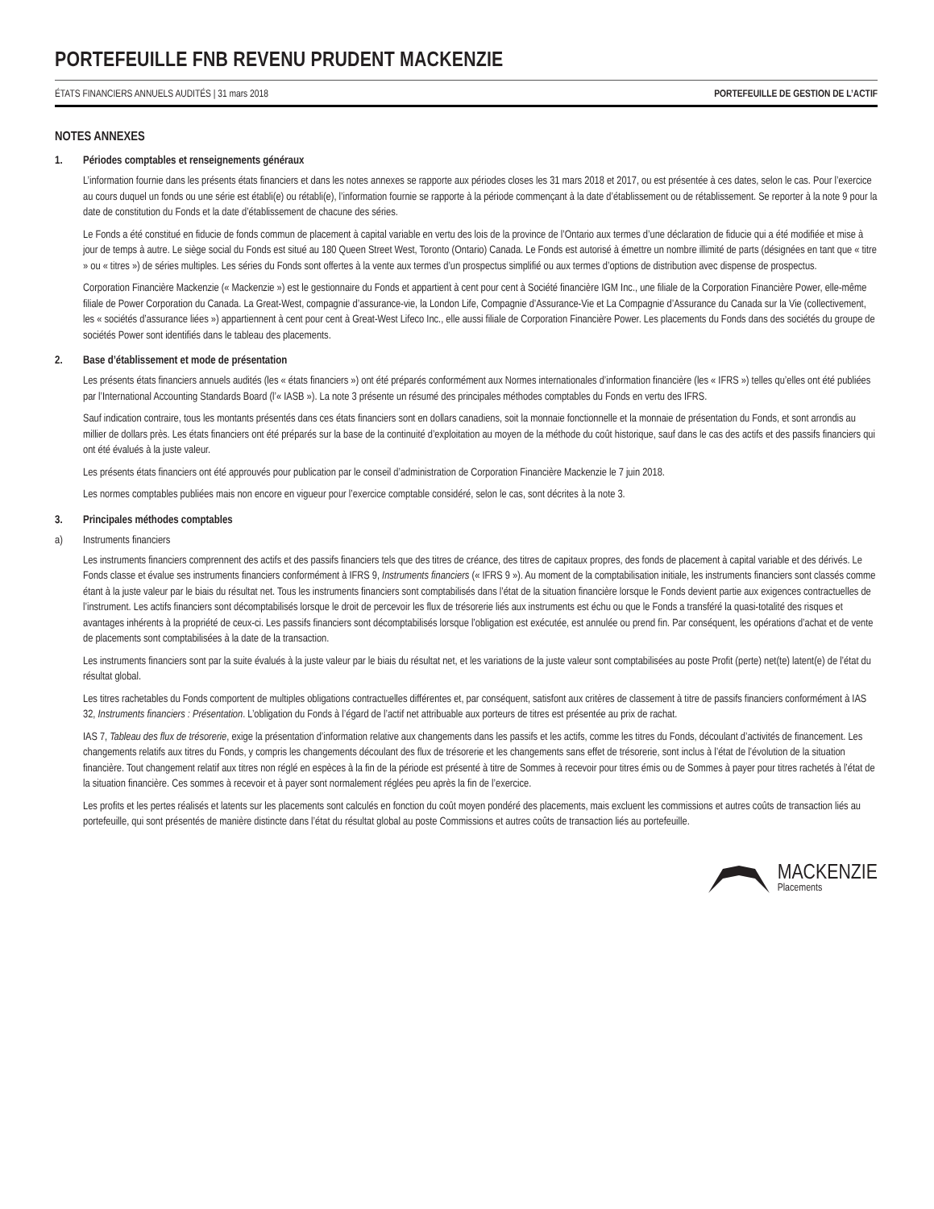PORTEFEUILLE FNB REVENU PRUDENT MACKENZIE
ÉTATS FINANCIERS ANNUELS AUDITÉS | 31 mars 2018 PORTEFEUILLE DE GESTION DE L’ACTIF
NOTES ANNEXES
1. Périodes comptables et renseignements généraux
L’information fournie dans les présents états financiers et dans les notes annexes se rapporte aux périodes closes les 31 mars 2018 et 2017, ou est présentée à ces dates, selon le cas. Pour l’exercice au cours duquel un fonds ou une série est établi(e) ou rétabli(e), l’information fournie se rapporte à la période commençant à la date d’établissement ou de rétablissement. Se reporter à la note 9 pour la date de constitution du Fonds et la date d’établissement de chacune des séries.
Le Fonds a été constitué en fiducie de fonds commun de placement à capital variable en vertu des lois de la province de l’Ontario aux termes d’une déclaration de fiducie qui a été modifiée et mise à jour de temps à autre. Le siège social du Fonds est situé au 180 Queen Street West, Toronto (Ontario) Canada. Le Fonds est autorisé à émettre un nombre illimité de parts (désignées en tant que « titre » ou « titres ») de séries multiples. Les séries du Fonds sont offertes à la vente aux termes d’un prospectus simplifié ou aux termes d’options de distribution avec dispense de prospectus.
Corporation Financière Mackenzie (« Mackenzie ») est le gestionnaire du Fonds et appartient à cent pour cent à Société financière IGM Inc., une filiale de la Corporation Financière Power, elle-même filiale de Power Corporation du Canada. La Great-West, compagnie d’assurance-vie, la London Life, Compagnie d’Assurance-Vie et La Compagnie d’Assurance du Canada sur la Vie (collectivement, les « sociétés d’assurance liées ») appartiennent à cent pour cent à Great-West Lifeco Inc., elle aussi filiale de Corporation Financière Power. Les placements du Fonds dans des sociétés du groupe de sociétés Power sont identifiés dans le tableau des placements.
2. Base d’établissement et mode de présentation
Les présents états financiers annuels audités (les « états financiers ») ont été préparés conformément aux Normes internationales d’information financière (les « IFRS ») telles qu’elles ont été publiées par l’International Accounting Standards Board (l’« IASB »). La note 3 présente un résumé des principales méthodes comptables du Fonds en vertu des IFRS.
Sauf indication contraire, tous les montants présentés dans ces états financiers sont en dollars canadiens, soit la monnaie fonctionnelle et la monnaie de présentation du Fonds, et sont arrondis au millier de dollars près. Les états financiers ont été préparés sur la base de la continuité d’exploitation au moyen de la méthode du coût historique, sauf dans le cas des actifs et des passifs financiers qui ont été évalués à la juste valeur.
Les présents états financiers ont été approuvés pour publication par le conseil d’administration de Corporation Financière Mackenzie le 7 juin 2018.
Les normes comptables publiées mais non encore en vigueur pour l’exercice comptable considéré, selon le cas, sont décrites à la note 3.
3. Principales méthodes comptables
a) Instruments financiers
Les instruments financiers comprennent des actifs et des passifs financiers tels que des titres de créance, des titres de capitaux propres, des fonds de placement à capital variable et des dérivés. Le Fonds classe et évalue ses instruments financiers conformément à IFRS 9, Instruments financiers (« IFRS 9 »). Au moment de la comptabilisation initiale, les instruments financiers sont classés comme étant à la juste valeur par le biais du résultat net. Tous les instruments financiers sont comptabilisés dans l’état de la situation financière lorsque le Fonds devient partie aux exigences contractuelles de l’instrument. Les actifs financiers sont décomptabilisés lorsque le droit de percevoir les flux de trésorerie liés aux instruments est échu ou que le Fonds a transféré la quasi-totalité des risques et avantages inhérents à la propriété de ceux-ci. Les passifs financiers sont décomptabilisés lorsque l’obligation est exécutée, est annulée ou prend fin. Par conséquent, les opérations d’achat et de vente de placements sont comptabilisées à la date de la transaction.
Les instruments financiers sont par la suite évalués à la juste valeur par le biais du résultat net, et les variations de la juste valeur sont comptabilisées au poste Profit (perte) net(te) latent(e) de l’état du résultat global.
Les titres rachetables du Fonds comportent de multiples obligations contractuelles différentes et, par conséquent, satisfont aux critères de classement à titre de passifs financiers conformément à IAS 32, Instruments financiers : Présentation. L’obligation du Fonds à l’égard de l’actif net attribuable aux porteurs de titres est présentée au prix de rachat.
IAS 7, Tableau des flux de trésorerie, exige la présentation d’information relative aux changements dans les passifs et les actifs, comme les titres du Fonds, découlant d’activités de financement. Les changements relatifs aux titres du Fonds, y compris les changements découlant des flux de trésorerie et les changements sans effet de trésorerie, sont inclus à l’état de l’évolution de la situation financière. Tout changement relatif aux titres non réglé en espèces à la fin de la période est présenté à titre de Sommes à recevoir pour titres émis ou de Sommes à payer pour titres rachetés à l’état de la situation financière. Ces sommes à recevoir et à payer sont normalement réglées peu après la fin de l’exercice.
Les profits et les pertes réalisés et latents sur les placements sont calculés en fonction du coût moyen pondéré des placements, mais excluent les commissions et autres coûts de transaction liés au portefeuille, qui sont présentés de manière distincte dans l’état du résultat global au poste Commissions et autres coûts de transaction liés au portefeuille.
MACKENZIE
Placements